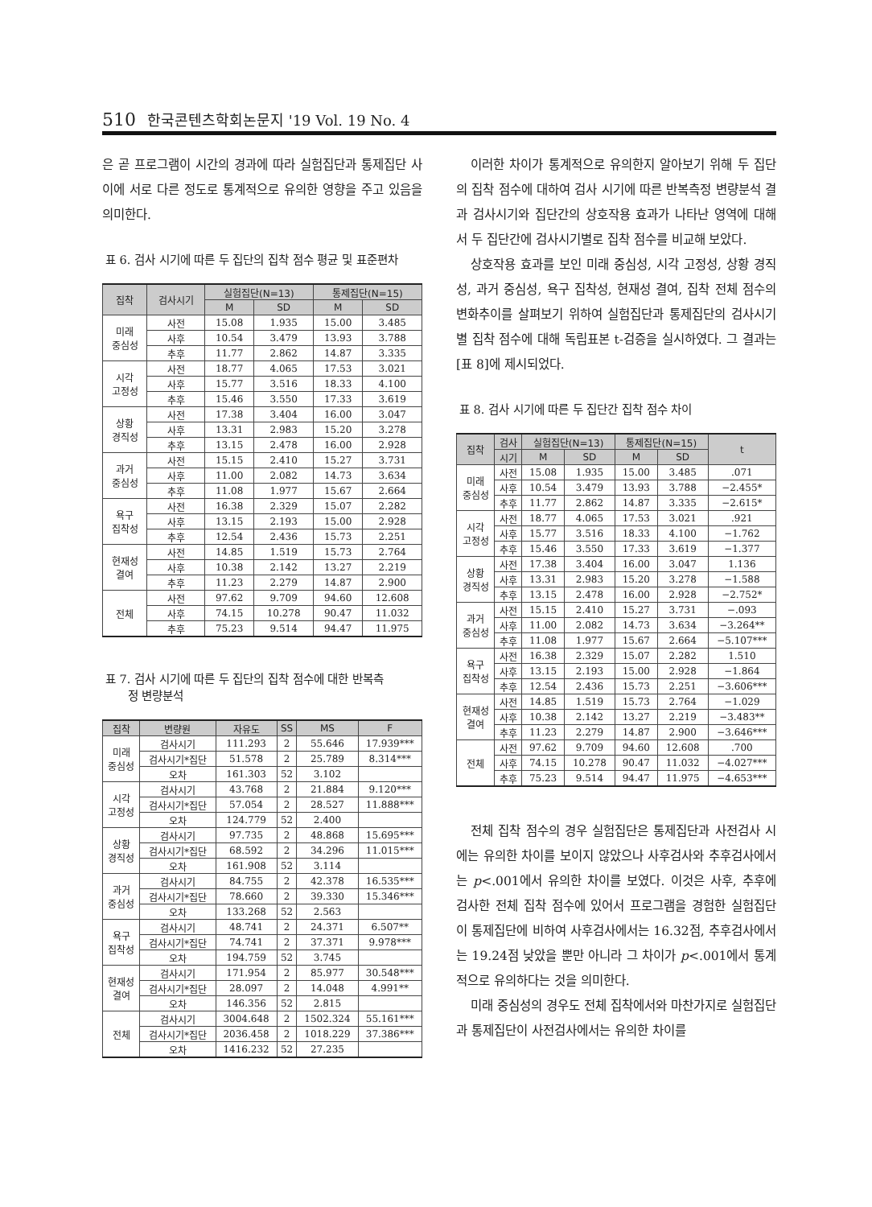510 한국콘텐츠학회논문지 '19 Vol. 19 No. 4
은 곧 프로그램이 시간의 경과에 따라 실험집단과 통제집단 사이에 서로 다른 정도로 통계적으로 유의한 영향을 주고 있음을 의미한다.
표 6. 검사 시기에 따른 두 집단의 집착 점수 평균 및 표준편차
| 집착 | 검사시기 | 실험집단(N=13) | | 통제집단(N=15) | |
| --- | --- | --- | --- | --- | --- |
| | | M | SD | M | SD |
| 미래 중심성 | 사전 | 15.08 | 1.935 | 15.00 | 3.485 |
| | 사후 | 10.54 | 3.479 | 13.93 | 3.788 |
| | 추후 | 11.77 | 2.862 | 14.87 | 3.335 |
| 시각 고정성 | 사전 | 18.77 | 4.065 | 17.53 | 3.021 |
| | 사후 | 15.77 | 3.516 | 18.33 | 4.100 |
| | 추후 | 15.46 | 3.550 | 17.33 | 3.619 |
| 상황 경직성 | 사전 | 17.38 | 3.404 | 16.00 | 3.047 |
| | 사후 | 13.31 | 2.983 | 15.20 | 3.278 |
| | 추후 | 13.15 | 2.478 | 16.00 | 2.928 |
| 과거 중심성 | 사전 | 15.15 | 2.410 | 15.27 | 3.731 |
| | 사후 | 11.00 | 2.082 | 14.73 | 3.634 |
| | 추후 | 11.08 | 1.977 | 15.67 | 2.664 |
| 욕구 집착성 | 사전 | 16.38 | 2.329 | 15.07 | 2.282 |
| | 사후 | 13.15 | 2.193 | 15.00 | 2.928 |
| | 추후 | 12.54 | 2.436 | 15.73 | 2.251 |
| 현재성 결여 | 사전 | 14.85 | 1.519 | 15.73 | 2.764 |
| | 사후 | 10.38 | 2.142 | 13.27 | 2.219 |
| | 추후 | 11.23 | 2.279 | 14.87 | 2.900 |
| 전체 | 사전 | 97.62 | 9.709 | 94.60 | 12.608 |
| | 사후 | 74.15 | 10.278 | 90.47 | 11.032 |
| | 추후 | 75.23 | 9.514 | 94.47 | 11.975 |
표 7. 검사 시기에 따른 두 집단의 집착 점수에 대한 반복측
정 변량분석
| 집착 | 변량원 | 자유도 | SS | MS | F |
| --- | --- | --- | --- | --- | --- |
| 미래 중심성 | 검사시기 | 111.293 | 2 | 55.646 | 17.939*** |
| | 검사시기*집단 | 51.578 | 2 | 25.789 | 8.314*** |
| | 오차 | 161.303 | 52 | 3.102 | |
| 시각 고정성 | 검사시기 | 43.768 | 2 | 21.884 | 9.120*** |
| | 검사시기*집단 | 57.054 | 2 | 28.527 | 11.888*** |
| | 오차 | 124.779 | 52 | 2.400 | |
| 상황 경직성 | 검사시기 | 97.735 | 2 | 48.868 | 15.695*** |
| | 검사시기*집단 | 68.592 | 2 | 34.296 | 11.015*** |
| | 오차 | 161.908 | 52 | 3.114 | |
| 과거 중심성 | 검사시기 | 84.755 | 2 | 42.378 | 16.535*** |
| | 검사시기*집단 | 78.660 | 2 | 39.330 | 15.346*** |
| | 오차 | 133.268 | 52 | 2.563 | |
| 욕구 집착성 | 검사시기 | 48.741 | 2 | 24.371 | 6.507** |
| | 검사시기*집단 | 74.741 | 2 | 37.371 | 9.978*** |
| | 오차 | 194.759 | 52 | 3.745 | |
| 현재성 결여 | 검사시기 | 171.954 | 2 | 85.977 | 30.548*** |
| | 검사시기*집단 | 28.097 | 2 | 14.048 | 4.991** |
| | 오차 | 146.356 | 52 | 2.815 | |
| 전체 | 검사시기 | 3004.648 | 2 | 1502.324 | 55.161*** |
| | 검사시기*집단 | 2036.458 | 2 | 1018.229 | 37.386*** |
| | 오차 | 1416.232 | 52 | 27.235 | |
이러한 차이가 통계적으로 유의한지 알아보기 위해 두 집단의 집착 점수에 대하여 검사 시기에 따른 반복측정 변량분석 결과 검사시기와 집단간의 상호작용 효과가 나타난 영역에 대해서 두 집단간에 검사시기별로 집착 점수를 비교해 보았다.
상호작용 효과를 보인 미래 중심성, 시각 고정성, 상황 경직성, 과거 중심성, 욕구 집착성, 현재성 결여, 집착 전체 점수의 변화추이를 살펴보기 위하여 실험집단과 통제집단의 검사시기별 집착 점수에 대해 독립표본 t-검증을 실시하였다. 그 결과는 [표 8]에 제시되었다.
표 8. 검사 시기에 따른 두 집단간 집착 점수 차이
| 집착 | 검사 | 실험집단(N=13) | | 통제집단(N=15) | | t |
| --- | --- | --- | --- | --- | --- | --- |
| | 시기 | M | SD | M | SD | |
| 미래 중심성 | 사전 | 15.08 | 1.935 | 15.00 | 3.485 | .071 |
| | 사후 | 10.54 | 3.479 | 13.93 | 3.788 | −2.455* |
| | 추후 | 11.77 | 2.862 | 14.87 | 3.335 | −2.615* |
| 시각 고정성 | 사전 | 18.77 | 4.065 | 17.53 | 3.021 | .921 |
| | 사후 | 15.77 | 3.516 | 18.33 | 4.100 | −1.762 |
| | 추후 | 15.46 | 3.550 | 17.33 | 3.619 | −1.377 |
| 상황 경직성 | 사전 | 17.38 | 3.404 | 16.00 | 3.047 | 1.136 |
| | 사후 | 13.31 | 2.983 | 15.20 | 3.278 | −1.588 |
| | 추후 | 13.15 | 2.478 | 16.00 | 2.928 | −2.752* |
| 과거 중심성 | 사전 | 15.15 | 2.410 | 15.27 | 3.731 | −.093 |
| | 사후 | 11.00 | 2.082 | 14.73 | 3.634 | −3.264** |
| | 추후 | 11.08 | 1.977 | 15.67 | 2.664 | −5.107*** |
| 욕구 집착성 | 사전 | 16.38 | 2.329 | 15.07 | 2.282 | 1.510 |
| | 사후 | 13.15 | 2.193 | 15.00 | 2.928 | −1.864 |
| | 추후 | 12.54 | 2.436 | 15.73 | 2.251 | −3.606*** |
| 현재성 결여 | 사전 | 14.85 | 1.519 | 15.73 | 2.764 | −1.029 |
| | 사후 | 10.38 | 2.142 | 13.27 | 2.219 | −3.483** |
| | 추후 | 11.23 | 2.279 | 14.87 | 2.900 | −3.646*** |
| 전체 | 사전 | 97.62 | 9.709 | 94.60 | 12.608 | .700 |
| | 사후 | 74.15 | 10.278 | 90.47 | 11.032 | −4.027*** |
| | 추후 | 75.23 | 9.514 | 94.47 | 11.975 | −4.653*** |
전체 집착 점수의 경우 실험집단은 통제집단과 사전검사 시에는 유의한 차이를 보이지 않았으나 사후검사와 추후검사에서는 p<.001에서 유의한 차이를 보였다. 이것은 사후, 추후에 검사한 전체 집착 점수에 있어서 프로그램을 경험한 실험집단이 통제집단에 비하여 사후검사에서는 16.32점, 추후검사에서는 19.24점 낮았을 뿐만 아니라 그 차이가 p<.001에서 통계적으로 유의하다는 것을 의미한다.
미래 중심성의 경우도 전체 집착에서와 마찬가지로 실험집단과 통제집단이 사전검사에서는 유의한 차이를